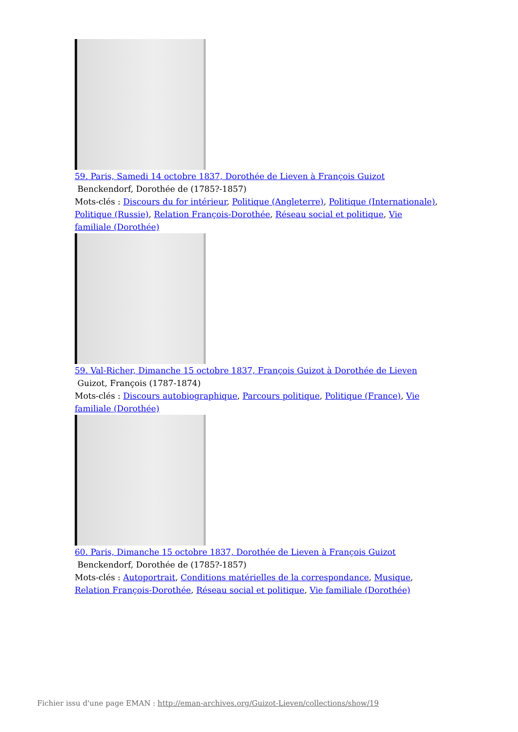59. Paris, Samedi 14 octobre 1837, Dorothée de Lieven à François Guizot
Benckendorf, Dorothée de (1785?-1857)
Mots-clés : Discours du for intérieur, Politique (Angleterre), Politique (Internationale), Politique (Russie), Relation François-Dorothée, Réseau social et politique, Vie familiale (Dorothée)
59. Val-Richer, Dimanche 15 octobre 1837, François Guizot à Dorothée de Lieven
Guizot, François (1787-1874)
Mots-clés : Discours autobiographique, Parcours politique, Politique (France), Vie familiale (Dorothée)
60. Paris, Dimanche 15 octobre 1837, Dorothée de Lieven à François Guizot
Benckendorf, Dorothée de (1785?-1857)
Mots-clés : Autoportrait, Conditions matérielles de la correspondance, Musique, Relation François-Dorothée, Réseau social et politique, Vie familiale (Dorothée)
Fichier issu d'une page EMAN : http://eman-archives.org/Guizot-Lieven/collections/show/19